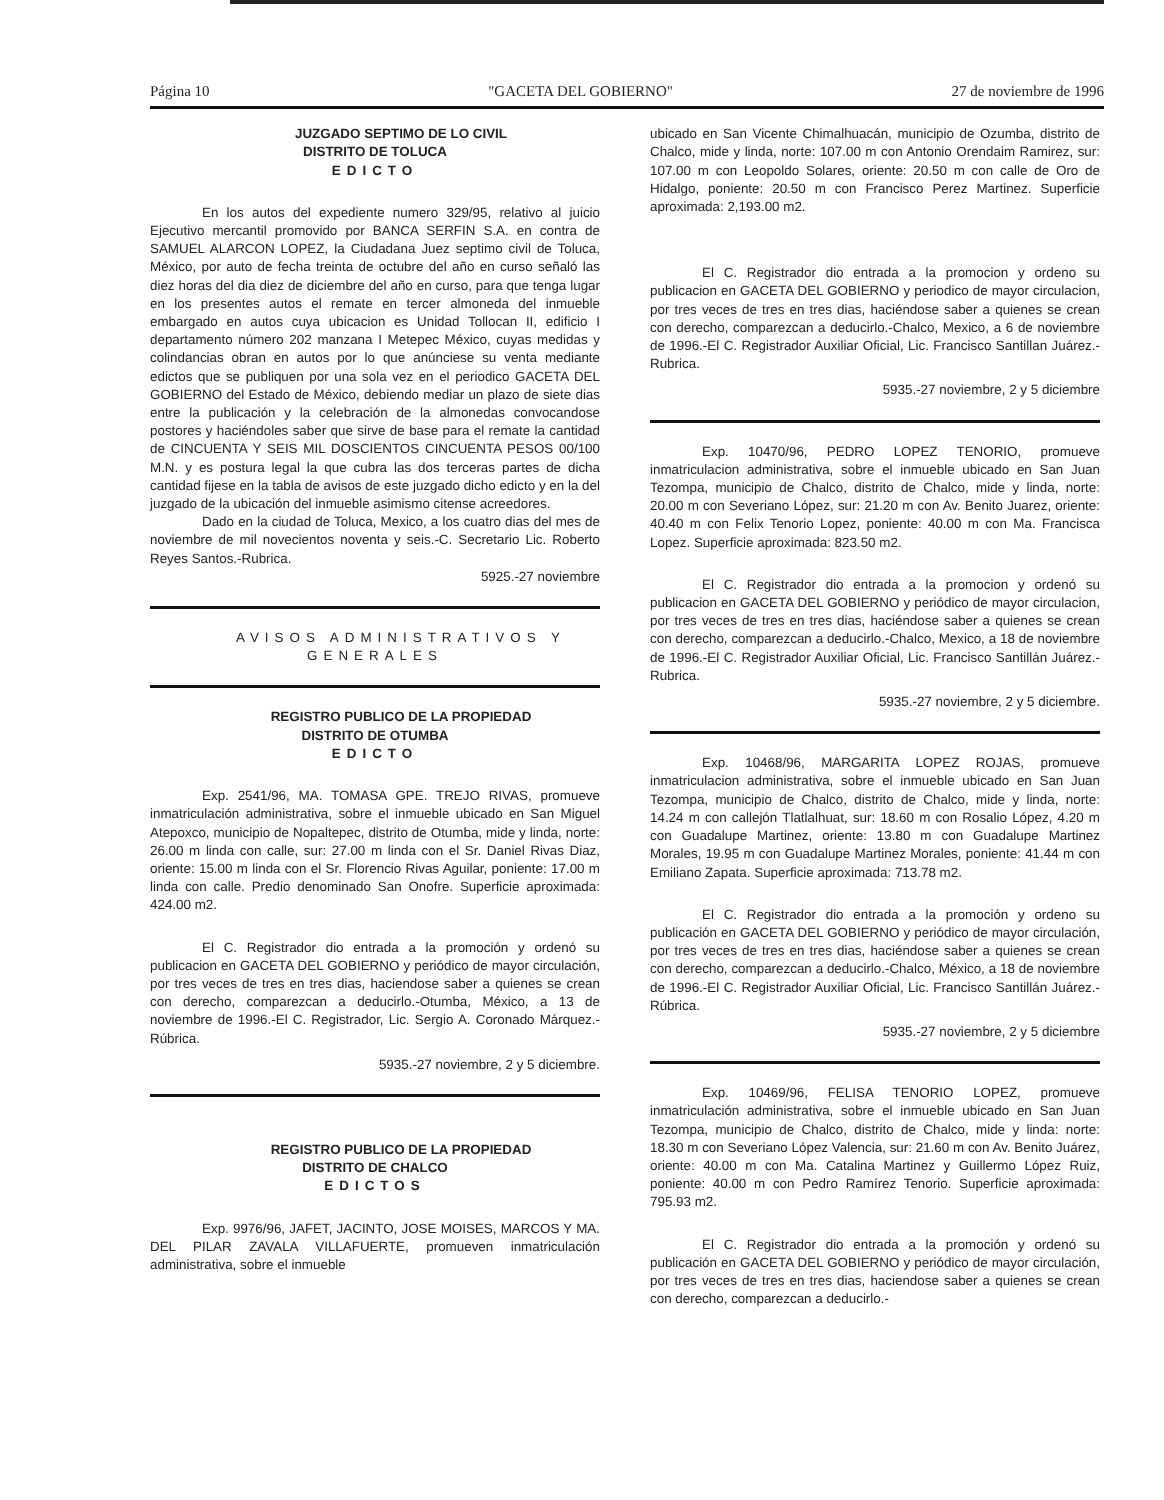Página 10 "GACETA DEL GOBIERNO" 27 de noviembre de 1996
JUZGADO SEPTIMO DE LO CIVIL
DISTRITO DE TOLUCA
EDICTO
En los autos del expediente numero 329/95, relativo al juicio Ejecutivo mercantil promovido por BANCA SERFIN S.A. en contra de SAMUEL ALARCON LOPEZ, la Ciudadana Juez septimo civil de Toluca, México, por auto de fecha treinta de octubre del año en curso señaló las diez horas del dia diez de diciembre del año en curso, para que tenga lugar en los presentes autos el remate en tercer almoneda del inmueble embargado en autos cuya ubicacion es Unidad Tollocan II, edificio I departamento número 202 manzana I Metepec México, cuyas medidas y colindancias obran en autos por lo que anúnciese su venta mediante edictos que se publiquen por una sola vez en el periodico GACETA DEL GOBIERNO del Estado de México, debiendo mediar un plazo de siete dias entre la publicación y la celebración de la almonedas convocandose postores y haciéndoles saber que sirve de base para el remate la cantidad de CINCUENTA Y SEIS MIL DOSCIENTOS CINCUENTA PESOS 00/100 M.N. y es postura legal la que cubra las dos terceras partes de dicha cantidad fijese en la tabla de avisos de este juzgado dicho edicto y en la del juzgado de la ubicación del inmueble asimismo citense acreedores.
Dado en la ciudad de Toluca, Mexico, a los cuatro dias del mes de noviembre de mil novecientos noventa y seis.-C. Secretario Lic. Roberto Reyes Santos.-Rubrica.
5925.-27 noviembre
AVISOS ADMINISTRATIVOS Y
GENERALES
REGISTRO PUBLICO DE LA PROPIEDAD
DISTRITO DE OTUMBA
EDICTO
Exp. 2541/96, MA. TOMASA GPE. TREJO RIVAS, promueve inmatriculación administrativa, sobre el inmueble ubicado en San Miguel Atepoxco, municipio de Nopaltepec, distrito de Otumba, mide y linda, norte: 26.00 m linda con calle, sur: 27.00 m linda con el Sr. Daniel Rivas Diaz, oriente: 15.00 m linda con el Sr. Florencio Rivas Aguilar, poniente: 17.00 m linda con calle. Predio denominado San Onofre. Superficie aproximada: 424.00 m2.
El C. Registrador dio entrada a la promoción y ordenó su publicacion en GACETA DEL GOBIERNO y periódico de mayor circulación, por tres veces de tres en tres dias, haciendose saber a quienes se crean con derecho, comparezcan a deducirlo.-Otumba, México, a 13 de noviembre de 1996.-El C. Registrador, Lic. Sergio A. Coronado Márquez.-Rúbrica.
5935.-27 noviembre, 2 y 5 diciembre.
REGISTRO PUBLICO DE LA PROPIEDAD
DISTRITO DE CHALCO
EDICTOS
Exp. 9976/96, JAFET, JACINTO, JOSE MOISES, MARCOS Y MA. DEL PILAR ZAVALA VILLAFUERTE, promueven inmatriculación administrativa, sobre el inmueble
ubicado en San Vicente Chimalhuacán, municipio de Ozumba, distrito de Chalco, mide y linda, norte: 107.00 m con Antonio Orendaim Ramirez, sur: 107.00 m con Leopoldo Solares, oriente: 20.50 m con calle de Oro de Hidalgo, poniente: 20.50 m con Francisco Perez Martinez. Superficie aproximada: 2,193.00 m2.
El C. Registrador dio entrada a la promocion y ordeno su publicacion en GACETA DEL GOBIERNO y periodico de mayor circulacion, por tres veces de tres en tres dias, haciéndose saber a quienes se crean con derecho, comparezcan a deducirlo.-Chalco, Mexico, a 6 de noviembre de 1996.-El C. Registrador Auxiliar Oficial, Lic. Francisco Santillan Juárez.-Rubrica.
5935.-27 noviembre, 2 y 5 diciembre
Exp. 10470/96, PEDRO LOPEZ TENORIO, promueve inmatriculacion administrativa, sobre el inmueble ubicado en San Juan Tezompa, municipio de Chalco, distrito de Chalco, mide y linda, norte: 20.00 m con Severiano López, sur: 21.20 m con Av. Benito Juarez, oriente: 40.40 m con Felix Tenorio Lopez, poniente: 40.00 m con Ma. Francisca Lopez. Superficie aproximada: 823.50 m2.
El C. Registrador dio entrada a la promocion y ordenó su publicacion en GACETA DEL GOBIERNO y periódico de mayor circulacion, por tres veces de tres en tres dias, haciéndose saber a quienes se crean con derecho, comparezcan a deducirlo.-Chalco, Mexico, a 18 de noviembre de 1996.-El C. Registrador Auxiliar Oficial, Lic. Francisco Santillán Juárez.-Rubrica.
5935.-27 noviembre, 2 y 5 diciembre.
Exp. 10468/96, MARGARITA LOPEZ ROJAS, promueve inmatriculacion administrativa, sobre el inmueble ubicado en San Juan Tezompa, municipio de Chalco, distrito de Chalco, mide y linda, norte: 14.24 m con callejón Tlatlalhuat, sur: 18.60 m con Rosalio López, 4.20 m con Guadalupe Martinez, oriente: 13.80 m con Guadalupe Martinez Morales, 19.95 m con Guadalupe Martinez Morales, poniente: 41.44 m con Emiliano Zapata. Superficie aproximada: 713.78 m2.
El C. Registrador dio entrada a la promoción y ordeno su publicación en GACETA DEL GOBIERNO y periódico de mayor circulación, por tres veces de tres en tres dias, haciéndose saber a quienes se crean con derecho, comparezcan a deducirlo.-Chalco, México, a 18 de noviembre de 1996.-El C. Registrador Auxiliar Oficial, Lic. Francisco Santillán Juárez.-Rúbrica.
5935.-27 noviembre, 2 y 5 diciembre
Exp. 10469/96, FELISA TENORIO LOPEZ, promueve inmatriculación administrativa, sobre el inmueble ubicado en San Juan Tezompa, municipio de Chalco, distrito de Chalco, mide y linda: norte: 18.30 m con Severiano López Valencia, sur: 21.60 m con Av. Benito Juárez, oriente: 40.00 m con Ma. Catalina Martinez y Guillermo López Ruiz, poniente: 40.00 m con Pedro Ramírez Tenorio. Superficie aproximada: 795.93 m2.
El C. Registrador dio entrada a la promoción y ordenó su publicación en GACETA DEL GOBIERNO y periódico de mayor circulación, por tres veces de tres en tres dias, haciendose saber a quienes se crean con derecho, comparezcan a deducirlo.-